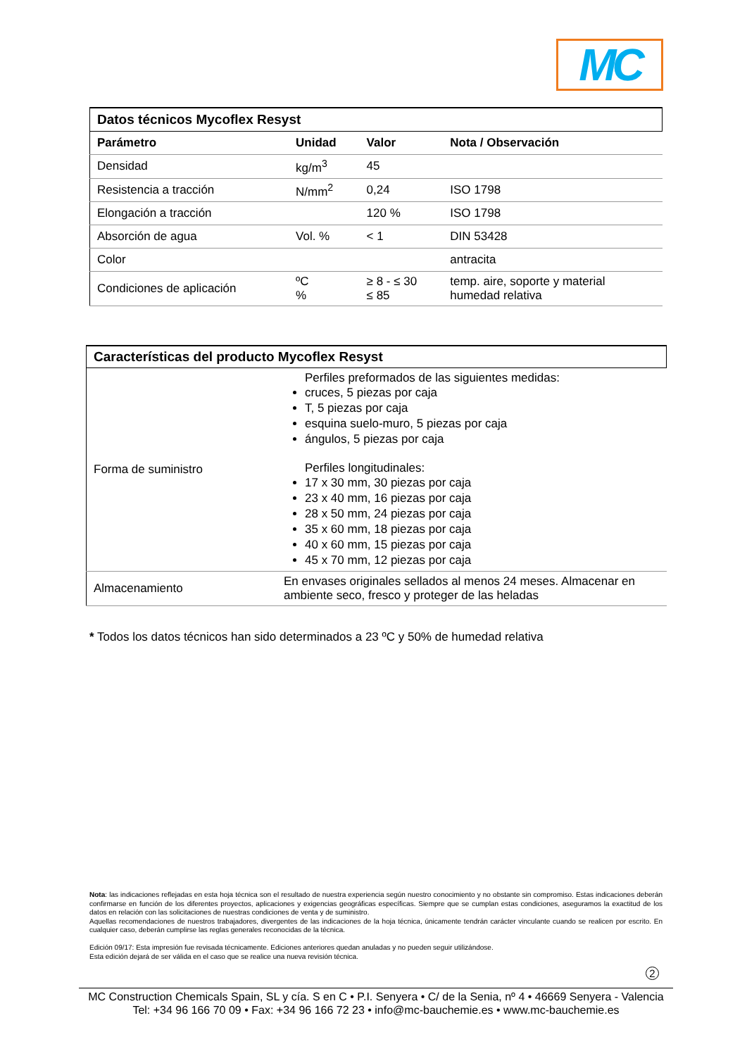MC
| Datos técnicos Mycoflex Resyst | | | |
| Parámetro | Unidad | Valor | Nota / Observación |
| Densidad | kg/m<sup>3</sup> | 45 | |
| Resistencia a tracción | N/mm<sup>2</sup> | 0,24 | ISO 1798 |
| Elongación a tracción | | 120 % | ISO 1798 |
| Absorción de agua | Vol. % | < 1 | DIN 53428 |
| Color | | | antracita |
| Condiciones de aplicación | ºC % | ≥ 8 - ≤ 30 ≤ 85 | temp. aire, soporte y material humedad relativa |
| Características del producto Mycoflex Resyst | |
| Forma de suministro | Perfiles preformados de las siguientes medidas: cruces, 5 piezas por caja T, 5 piezas por caja esquina suelo-muro, 5 piezas por caja ángulos, 5 piezas por caja Perfiles longitudinales: 17 x 30 mm, 30 piezas por caja 23 x 40 mm, 16 piezas por caja 28 x 50 mm, 24 piezas por caja 35 x 60 mm, 18 piezas por caja 40 x 60 mm, 15 piezas por caja 45 x 70 mm, 12 piezas por caja |
| Almacenamiento | En envases originales sellados al menos 24 meses. Almacenar en ambiente seco, fresco y proteger de las heladas |
* Todos los datos técnicos han sido determinados a 23 ºC y 50% de humedad relativa
Nota: las indicaciones reflejadas en esta hoja técnica son el resultado de nuestra experiencia según nuestro conocimiento y no obstante sin compromiso. Estas indicaciones deberán confirmarse en función de los diferentes proyectos, aplicaciones y exigencias geográficas específicas. Siempre que se cumplan estas condiciones, aseguramos la exactitud de los datos en relación con las solicitaciones de nuestras condiciones de venta y de suministro.
Aquellas recomendaciones de nuestros trabajadores, divergentes de las indicaciones de la hoja técnica, únicamente tendrán carácter vinculante cuando se realicen por escrito. En cualquier caso, deberán cumplirse las reglas generales reconocidas de la técnica.
Edición 09/17: Esta impresión fue revisada técnicamente. Ediciones anteriores quedan anuladas y no pueden seguir utilizándose.
Esta edición dejará de ser válida en el caso que se realice una nueva revisión técnica.
2
MC Construction Chemicals Spain, SL y cía. S en C • P.I. Senyera • C/ de la Senia, nº 4 • 46669 Senyera - Valencia
Tel: +34 96 166 70 09 • Fax: +34 96 166 72 23 • info@mc-bauchemie.es • www.mc-bauchemie.es